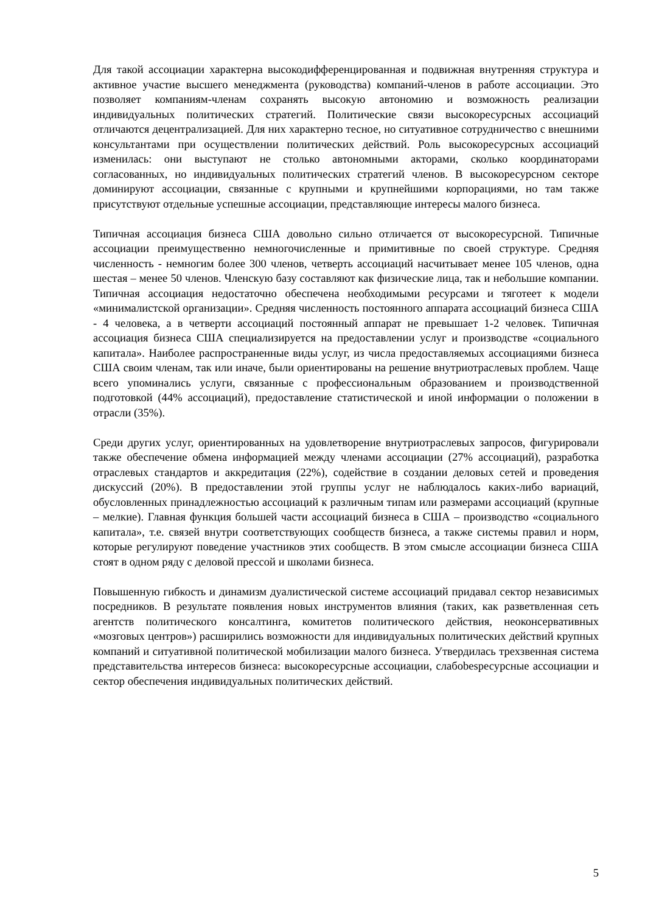Для такой ассоциации характерна высокодифференцированная и подвижная внутренняя структура и активное участие высшего менеджмента (руководства) компаний-членов в работе ассоциации. Это позволяет компаниям-членам сохранять высокую автономию и возможность реализации индивидуальных политических стратегий. Политические связи высокоресурсных ассоциаций отличаются децентрализацией. Для них характерно тесное, но ситуативное сотрудничество с внешними консультантами при осуществлении политических действий. Роль высокоресурсных ассоциаций изменилась: они выступают не столько автономными акторами, сколько координаторами согласованных, но индивидуальных политических стратегий членов. В высокоресурсном секторе доминируют ассоциации, связанные с крупными и крупнейшими корпорациями, но там также присутствуют отдельные успешные ассоциации, представляющие интересы малого бизнеса.
Типичная ассоциация бизнеса США довольно сильно отличается от высокоресурсной. Типичные ассоциации преимущественно немногочисленные и примитивные по своей структуре. Средняя численность - немногим более 300 членов, четверть ассоциаций насчитывает менее 105 членов, одна шестая – менее 50 членов. Членскую базу составляют как физические лица, так и небольшие компании. Типичная ассоциация недостаточно обеспечена необходимыми ресурсами и тяготеет к модели «минималистской организации». Средняя численность постоянного аппарата ассоциаций бизнеса США - 4 человека, а в четверти ассоциаций постоянный аппарат не превышает 1-2 человек. Типичная ассоциация бизнеса США специализируется на предоставлении услуг и производстве «социального капитала». Наиболее распространенные виды услуг, из числа предоставляемых ассоциациями бизнеса США своим членам, так или иначе, были ориентированы на решение внутриотраслевых проблем. Чаще всего упоминались услуги, связанные с профессиональным образованием и производственной подготовкой (44% ассоциаций), предоставление статистической и иной информации о положении в отрасли (35%).
Среди других услуг, ориентированных на удовлетворение внутриотраслевых запросов, фигурировали также обеспечение обмена информацией между членами ассоциации (27% ассоциаций), разработка отраслевых стандартов и аккредитация (22%), содействие в создании деловых сетей и проведения дискуссий (20%). В предоставлении этой группы услуг не наблюдалось каких-либо вариаций, обусловленных принадлежностью ассоциаций к различным типам или размерами ассоциаций (крупные – мелкие). Главная функция большей части ассоциаций бизнеса в США – производство «социального капитала», т.е. связей внутри соответствующих сообществ бизнеса, а также системы правил и норм, которые регулируют поведение участников этих сообществ. В этом смысле ассоциации бизнеса США стоят в одном ряду с деловой прессой и школами бизнеса.
Повышенную гибкость и динамизм дуалистической системе ассоциаций придавал сектор независимых посредников. В результате появления новых инструментов влияния (таких, как разветвленная сеть агентств политического консалтинга, комитетов политического действия, неоконсервативных «мозговых центров») расширились возможности для индивидуальных политических действий крупных компаний и ситуативной политической мобилизации малого бизнеса. Утвердилась трехзвенная система представительства интересов бизнеса: высокоресурсные ассоциации, слабоbesресурсные ассоциации и сектор обеспечения индивидуальных политических действий.
5